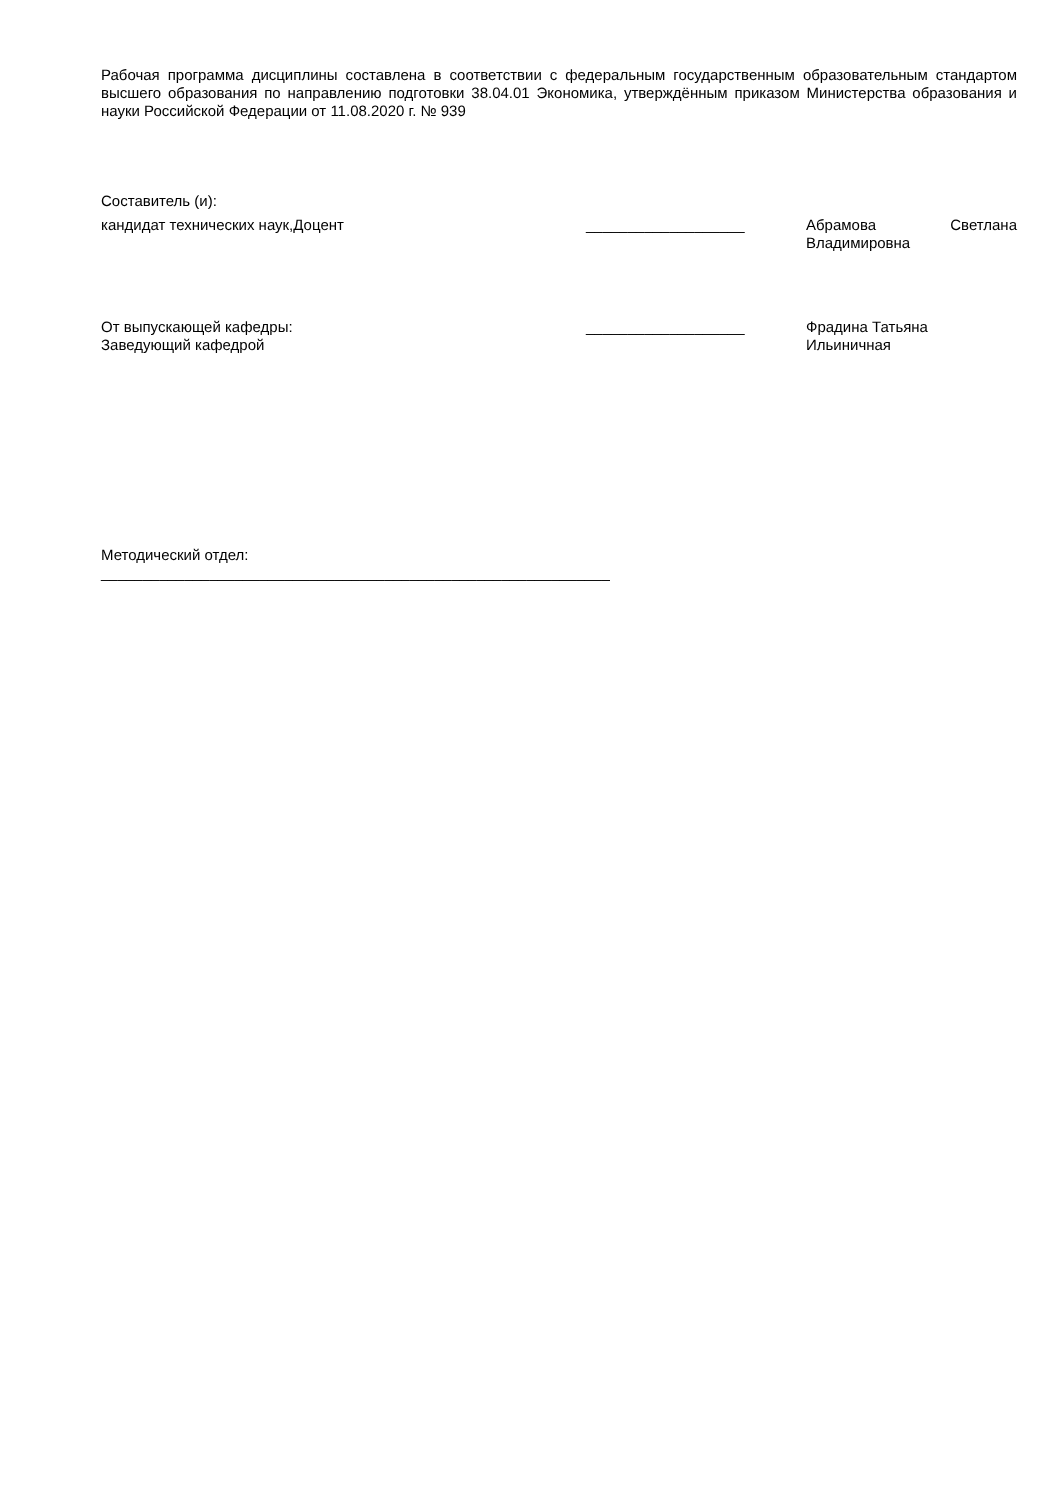Рабочая программа дисциплины составлена в соответствии с федеральным государственным образовательным стандартом высшего образования по направлению подготовки 38.04.01 Экономика, утверждённым приказом Министерства образования и науки Российской Федерации от 11.08.2020 г. № 939
Составитель (и):
кандидат технических наук,Доцент ___________________ Абрамова Светлана
Владимировна
От выпускающей кафедры:
Заведующий кафедрой
___________________ Фрадина Татьяна
Ильиничная
Методический отдел:
_____________________________________________________________